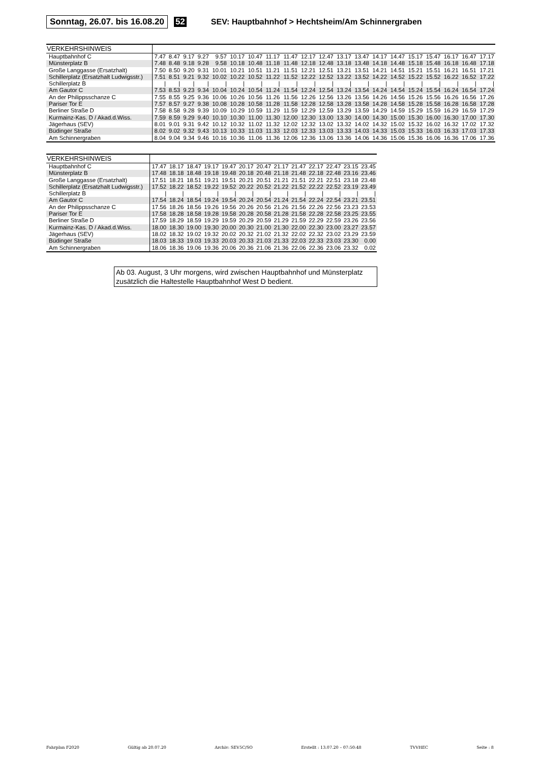Sonntag, 26.07. bis 16.08.20 52 SEV: Hauptbahnhof > Hechtsheim/Am Schinnergraben
| VERKEHRSHINWEIS | | | | | | | | | | | | | | | | | | | | |
| --- | --- | --- | --- | --- | --- | --- | --- | --- | --- | --- | --- | --- | --- | --- | --- | --- | --- | --- | --- | --- |
| Hauptbahnhof C | 7.47 | 8.47 | 9.17 | 9.27 | 9.57 | 10.17 | 10.47 | 11.17 | 11.47 | 12.17 | 12.47 | 13.17 | 13.47 | 14.17 | 14.47 | 15.17 | 15.47 | 16.17 | 16.47 | 17.17 |
| Münsterplatz B | 7.48 | 8.48 | 9.18 | 9.28 | 9.58 | 10.18 | 10.48 | 11.18 | 11.48 | 12.18 | 12.48 | 13.18 | 13.48 | 14.18 | 14.48 | 15.18 | 15.48 | 16.18 | 16.48 | 17.18 |
| Große Langgasse (Ersatzhalt) | 7.50 | 8.50 | 9.20 | 9.31 | 10.01 | 10.21 | 10.51 | 11.21 | 11.51 | 12.21 | 12.51 | 13.21 | 13.51 | 14.21 | 14.51 | 15.21 | 15.51 | 16.21 | 16.51 | 17.21 |
| Schillerplatz (Ersatzhalt Ludwigsstr.) | 7.51 | 8.51 | 9.21 | 9.32 | 10.02 | 10.22 | 10.52 | 11.22 | 11.52 | 12.22 | 12.52 | 13.22 | 13.52 | 14.22 | 14.52 | 15.22 | 15.52 | 16.22 | 16.52 | 17.22 |
| Schillerplatz B | / | / | / | / | / | / | / | / | / | / | / | / | / | / | / | / | / | / | / | / |
| Am Gautor C | 7.53 | 8.53 | 9.23 | 9.34 | 10.04 | 10.24 | 10.54 | 11.24 | 11.54 | 12.24 | 12.54 | 13.24 | 13.54 | 14.24 | 14.54 | 15.24 | 15.54 | 16.24 | 16.54 | 17.24 |
| An der Philippsschanze C | 7.55 | 8.55 | 9.25 | 9.36 | 10.06 | 10.26 | 10.56 | 11.26 | 11.56 | 12.26 | 12.56 | 13.26 | 13.56 | 14.26 | 14.56 | 15.26 | 15.56 | 16.26 | 16.56 | 17.26 |
| Pariser Tor E | 7.57 | 8.57 | 9.27 | 9.38 | 10.08 | 10.28 | 10.58 | 11.28 | 11.58 | 12.28 | 12.58 | 13.28 | 13.58 | 14.28 | 14.58 | 15.28 | 15.58 | 16.28 | 16.58 | 17.28 |
| Berliner Straße D | 7.58 | 8.58 | 9.28 | 9.39 | 10.09 | 10.29 | 10.59 | 11.29 | 11.59 | 12.29 | 12.59 | 13.29 | 13.59 | 14.29 | 14.59 | 15.29 | 15.59 | 16.29 | 16.59 | 17.29 |
| Kurmainz-Kas. D / Akad.d.Wiss. | 7.59 | 8.59 | 9.29 | 9.40 | 10.10 | 10.30 | 11.00 | 11.30 | 12.00 | 12.30 | 13.00 | 13.30 | 14.00 | 14.30 | 15.00 | 15.30 | 16.00 | 16.30 | 17.00 | 17.30 |
| Jägerhaus (SEV) | 8.01 | 9.01 | 9.31 | 9.42 | 10.12 | 10.32 | 11.02 | 11.32 | 12.02 | 12.32 | 13.02 | 13.32 | 14.02 | 14.32 | 15.02 | 15.32 | 16.02 | 16.32 | 17.02 | 17.32 |
| Büdinger Straße | 8.02 | 9.02 | 9.32 | 9.43 | 10.13 | 10.33 | 11.03 | 11.33 | 12.03 | 12.33 | 13.03 | 13.33 | 14.03 | 14.33 | 15.03 | 15.33 | 16.03 | 16.33 | 17.03 | 17.33 |
| Am Schinnergraben | 8.04 | 9.04 | 9.34 | 9.46 | 10.16 | 10.36 | 11.06 | 11.36 | 12.06 | 12.36 | 13.06 | 13.36 | 14.06 | 14.36 | 15.06 | 15.36 | 16.06 | 16.36 | 17.06 | 17.36 |
| VERKEHRSHINWEIS | | | | | | | | | | | | | |
| --- | --- | --- | --- | --- | --- | --- | --- | --- | --- | --- | --- | --- | --- |
| Hauptbahnhof C | 17.47 | 18.17 | 18.47 | 19.17 | 19.47 | 20.17 | 20.47 | 21.17 | 21.47 | 22.17 | 22.47 | 23.15 | 23.45 |
| Münsterplatz B | 17.48 | 18.18 | 18.48 | 19.18 | 19.48 | 20.18 | 20.48 | 21.18 | 21.48 | 22.18 | 22.48 | 23.16 | 23.46 |
| Große Langgasse (Ersatzhalt) | 17.51 | 18.21 | 18.51 | 19.21 | 19.51 | 20.21 | 20.51 | 21.21 | 21.51 | 22.21 | 22.51 | 23.18 | 23.48 |
| Schillerplatz (Ersatzhalt Ludwigsstr.) | 17.52 | 18.22 | 18.52 | 19.22 | 19.52 | 20.22 | 20.52 | 21.22 | 21.52 | 22.22 | 22.52 | 23.19 | 23.49 |
| Schillerplatz B | / | / | / | / | / | / | / | / | / | / | / | / | / |
| Am Gautor C | 17.54 | 18.24 | 18.54 | 19.24 | 19.54 | 20.24 | 20.54 | 21.24 | 21.54 | 22.24 | 22.54 | 23.21 | 23.51 |
| An der Philippsschanze C | 17.56 | 18.26 | 18.56 | 19.26 | 19.56 | 20.26 | 20.56 | 21.26 | 21.56 | 22.26 | 22.56 | 23.23 | 23.53 |
| Pariser Tor E | 17.58 | 18.28 | 18.58 | 19.28 | 19.58 | 20.28 | 20.58 | 21.28 | 21.58 | 22.28 | 22.58 | 23.25 | 23.55 |
| Berliner Straße D | 17.59 | 18.29 | 18.59 | 19.29 | 19.59 | 20.29 | 20.59 | 21.29 | 21.59 | 22.29 | 22.59 | 23.26 | 23.56 |
| Kurmainz-Kas. D / Akad.d.Wiss. | 18.00 | 18.30 | 19.00 | 19.30 | 20.00 | 20.30 | 21.00 | 21.30 | 22.00 | 22.30 | 23.00 | 23.27 | 23.57 |
| Jägerhaus (SEV) | 18.02 | 18.32 | 19.02 | 19.32 | 20.02 | 20.32 | 21.02 | 21.32 | 22.02 | 22.32 | 23.02 | 23.29 | 23.59 |
| Büdinger Straße | 18.03 | 18.33 | 19.03 | 19.33 | 20.03 | 20.33 | 21.03 | 21.33 | 22.03 | 22.33 | 23.03 | 23.30 | 0.00 |
| Am Schinnergraben | 18.06 | 18.36 | 19.06 | 19.36 | 20.06 | 20.36 | 21.06 | 21.36 | 22.06 | 22.36 | 23.06 | 23.32 | 0.02 |
Ab 03. August, 3 Uhr morgens, wird zwischen Hauptbahnhof und Münsterplatz zusätzlich die Haltestelle Hauptbahnhof West D bedient.
Fahrplan F2020 Gültig ab 20.07.20 Archiv: SEV5C/SO Erstellt : 13.07.20 – 07:50:48 TVVHEC Seite : 8